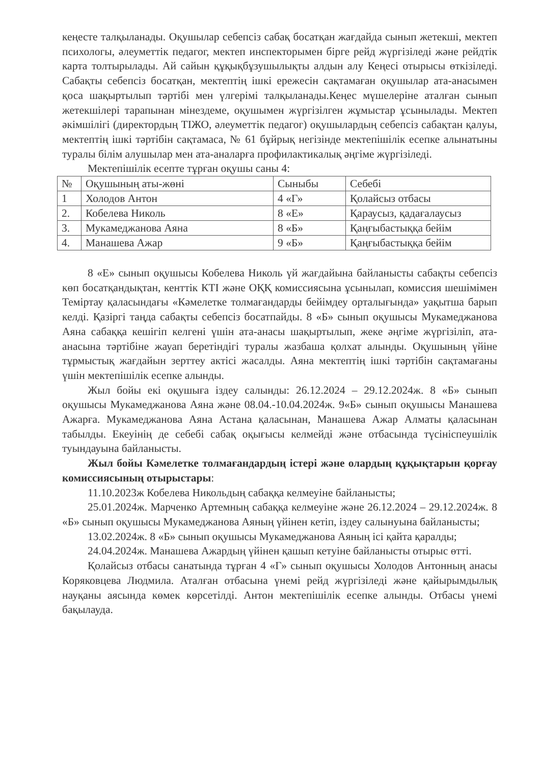кеңесте талқыланады. Оқушылар себепсіз сабақ босатқан жағдайда сынып жетекші, мектеп психологы, әлеуметтік педагог, мектеп инспекторымен бірге рейд жүргізіледі және рейдтік карта толтырылады. Ай сайын құқықбұзушылықты алдын алу Кеңесі отырысы өткізіледі. Сабақты себепсіз босатқан, мектептің ішкі ережесін сақтамаған оқушылар ата-анасымен қоса шақыртылып тәртібі мен үлгерімі талқыланады.Кеңес мүшелеріне аталған сынып жетекшілері тарапынан мінездеме, оқушымен жүргізілген жұмыстар ұсынылады. Мектеп әкімшілігі (директордың ТІЖО, әлеуметтік педагог) оқушылардың себепсіз сабақтан қалуы, мектептің ішкі тәртібін сақтамаса, № 61 бұйрық негізінде мектепішілік есепке алынатыны туралы білім алушылар мен ата-аналарға профилактикалық әңгіме жүргізіледі.
Мектепішілік есепте тұрған оқушы саны 4:
| № | Оқушының аты-жөні | Сыныбы | Себебі |
| 1 | Холодов Антон | 4 «Г» | Қолайсыз отбасы |
| 2. | Кобелева Николь | 8 «Е» | Қараусыз, қадағалаусыз |
| 3. | Мукамеджанова Аяна | 8 «Б» | Қаңғыбастыққа бейім |
| 4. | Манашева Ажар | 9 «Б» | Қаңғыбастыққа бейім |
8 «Е» сынып оқушысы Кобелева Николь үй жағдайына байланысты сабақты себепсіз көп босатқандықтан, кенттік КТІ және ОҚҚ комиссиясына ұсынылап, комиссия шешімімен Теміртау қаласындағы «Кәмелетке толмағандарды бейімдеу орталығында» уақытша барып келді. Қазіргі таңда сабақты себепсіз босатпайды. 8 «Б» сынып оқушысы Мукамеджанова Аяна сабаққа кешігіп келгені үшін ата-анасы шақыртылып, жеке әңгіме жүргізіліп, ата-анасына тәртібіне жауап беретіндігі туралы жазбаша қолхат алынды. Оқушының үйіне тұрмыстық жағдайын зерттеу актісі жасалды. Аяна мектептің ішкі тәртібін сақтамағаны үшін мектепішілік есепке алынды.
Жыл бойы екі оқушыға іздеу салынды: 26.12.2024 – 29.12.2024ж. 8 «Б» сынып оқушысы Мукамеджанова Аяна және 08.04.-10.04.2024ж. 9«Б» сынып оқушысы Манашева Ажарға. Мукамеджанова Аяна Астана қаласынан, Манашева Ажар Алматы қаласынан табылды. Екеуінің де себебі сабақ оқығысы келмейді және отбасында түсініспеушілік туындауына байланысты.
Жыл бойы Кәмелетке толмағандардың істері және олардың құқықтарын қорғау комиссиясының отырыстары:
11.10.2023ж Кобелева Никольдың сабаққа келмеуіне байланысты;
25.01.2024ж. Марченко Артемның сабаққа келмеуіне және 26.12.2024 – 29.12.2024ж. 8 «Б» сынып оқушысы Мукамеджанова Аяның үйінен кетіп, іздеу салынуына байланысты;
13.02.2024ж. 8 «Б» сынып оқушысы Мукамеджанова Аяның ісі қайта қаралды;
24.04.2024ж. Манашева Ажардың үйінен қашып кетуіне байланысты отырыс өтті.
Қолайсыз отбасы санатында тұрған 4 «Г» сынып оқушысы Холодов Антонның анасы Коряковцева Людмила. Аталған отбасына үнемі рейд жүргізіледі және қайырымдылық науқаны аясында көмек көрсетілді. Антон мектепішілік есепке алынды. Отбасы үнемі бақылауда.